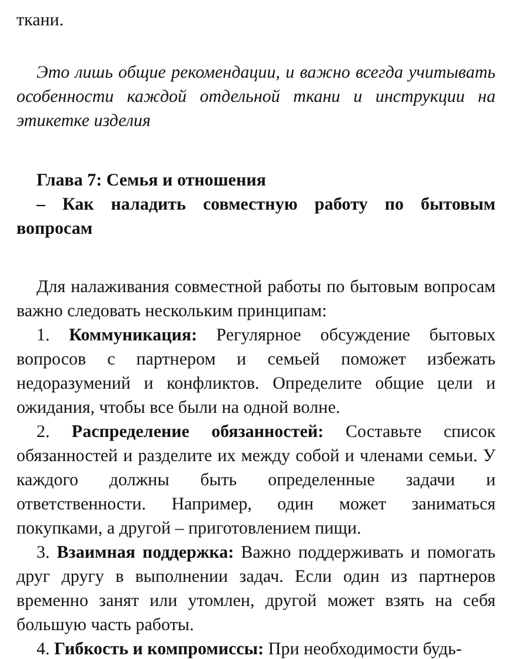ткани.
Это лишь общие рекомендации, и важно всегда учитывать особенности каждой отдельной ткани и инструкции на этикетке изделия
Глава 7: Семья и отношения
– Как наладить совместную работу по бытовым вопросам
Для налаживания совместной работы по бытовым вопросам важно следовать нескольким принципам:
1. Коммуникация: Регулярное обсуждение бытовых вопросов с партнером и семьей поможет избежать недоразумений и конфликтов. Определите общие цели и ожидания, чтобы все были на одной волне.
2. Распределение обязанностей: Составьте список обязанностей и разделите их между собой и членами семьи. У каждого должны быть определенные задачи и ответственности. Например, один может заниматься покупками, а другой – приготовлением пищи.
3. Взаимная поддержка: Важно поддерживать и помогать друг другу в выполнении задач. Если один из партнеров временно занят или утомлен, другой может взять на себя большую часть работы.
4. Гибкость и компромиссы: При необходимости будь-